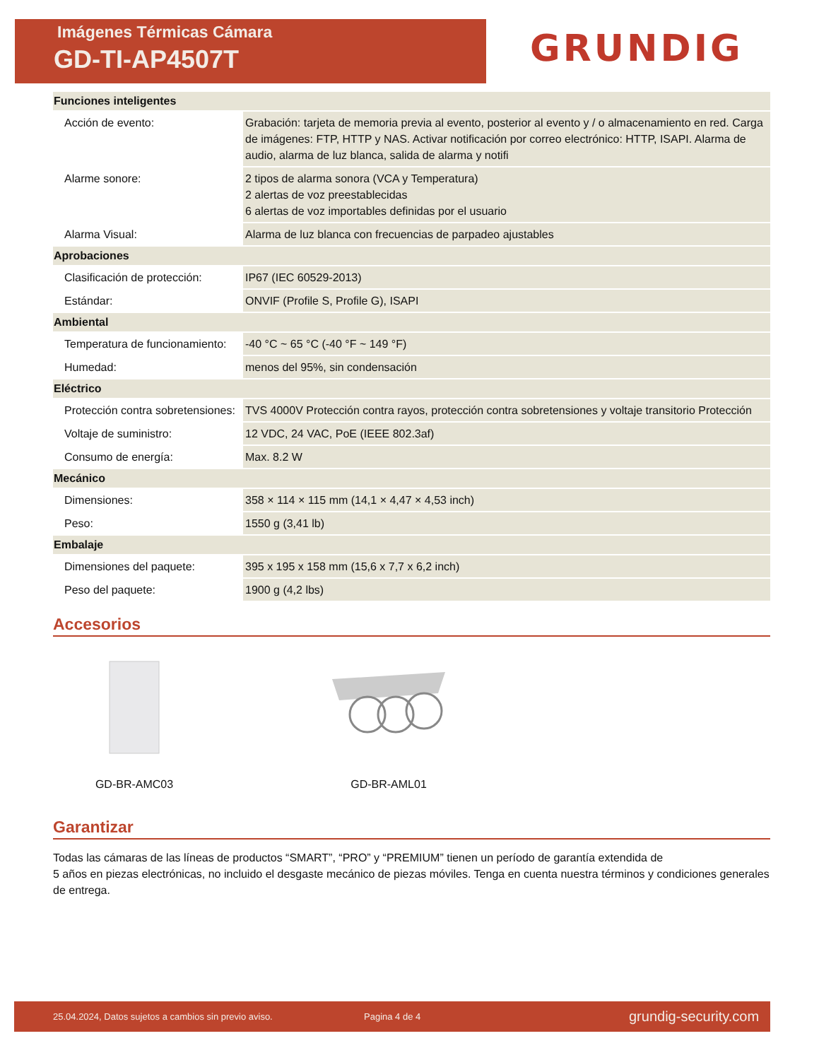Imágenes Térmicas Cámara
GD-TI-AP4507T
GRUNDIG
| Funciones inteligentes | |
| --- | --- |
| Acción de evento: | Grabación: tarjeta de memoria previa al evento, posterior al evento y / o almacenamiento en red. Carga de imágenes: FTP, HTTP y NAS. Activar notificación por correo electrónico: HTTP, ISAPI. Alarma de audio, alarma de luz blanca, salida de alarma y notifi |
| Alarme sonore: | 2 tipos de alarma sonora (VCA y Temperatura) 2 alertas de voz preestablecidas 6 alertas de voz importables definidas por el usuario |
| Alarma Visual: | Alarma de luz blanca con frecuencias de parpadeo ajustables |
| Aprobaciones | |
| Clasificación de protección: | IP67 (IEC 60529-2013) |
| Estándar: | ONVIF (Profile S, Profile G), ISAPI |
| Ambiental | |
| Temperatura de funcionamiento: | -40 °C ~ 65 °C (-40 °F ~ 149 °F) |
| Humedad: | menos del 95%, sin condensación |
| Eléctrico | |
| Protección contra sobretensiones: | TVS 4000V Protección contra rayos, protección contra sobretensiones y voltaje transitorio Protección |
| Voltaje de suministro: | 12 VDC, 24 VAC, PoE (IEEE 802.3af) |
| Consumo de energía: | Max. 8.2 W |
| Mecánico | |
| Dimensiones: | 358 × 114 × 115 mm (14,1 × 4,47 × 4,53 inch) |
| Peso: | 1550 g (3,41 lb) |
| Embalaje | |
| Dimensiones del paquete: | 395 x 195 x 158 mm (15,6 x 7,7 x 6,2 inch) |
| Peso del paquete: | 1900 g (4,2 lbs) |
Accesorios
GD-BR-AMC03 GD-BR-AML01
Garantizar
Todas las cámaras de las líneas de productos “SMART”, “PRO” y “PREMIUM” tienen un período de garantía extendida de
5 años en piezas electrónicas, no incluido el desgaste mecánico de piezas móviles. Tenga en cuenta nuestra términos y condiciones generales de entrega.
25.04.2024, Datos sujetos a cambios sin previo aviso. Pagina 4 de 4 grundig-security.com